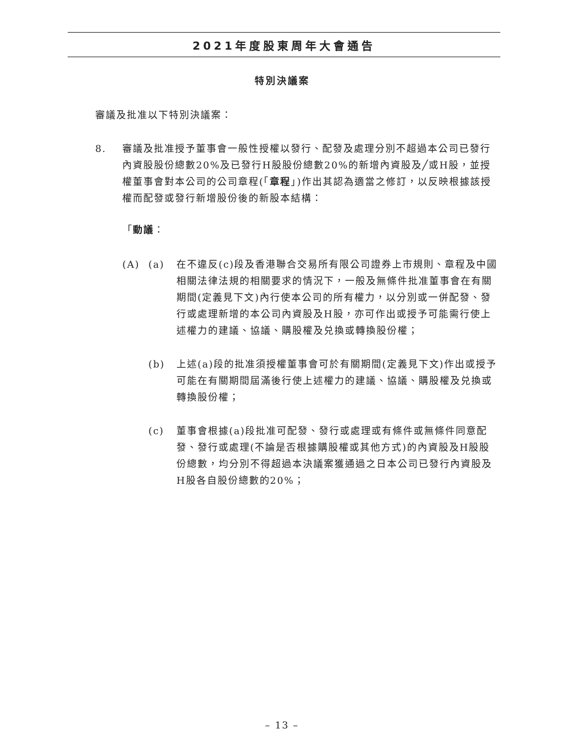2021年度股東周年大會通告
特別決議案
審議及批准以下特別決議案：
8. 審議及批准授予董事會一般性授權以發行、配發及處理分別不超過本公司已發行內資股股份總數20%及已發行H股股份總數20%的新增內資股及╱或H股，並授權董事會對本公司的公司章程(「章程」)作出其認為適當之修訂，以反映根據該授權而配發或發行新增股份後的新股本結構：
「動議：
(A) (a) 在不違反(c)段及香港聯合交易所有限公司證券上市規則、章程及中國相關法律法規的相關要求的情況下，一般及無條件批准董事會在有關期間(定義見下文)內行使本公司的所有權力，以分別或一併配發、發行或處理新增的本公司內資股及H股，亦可作出或授予可能需行使上述權力的建議、協議、購股權及兑換或轉換股份權；
(b) 上述(a)段的批准須授權董事會可於有關期間(定義見下文)作出或授予可能在有關期間屆滿後行使上述權力的建議、協議、購股權及兑換或轉換股份權；
(c) 董事會根據(a)段批准可配發、發行或處理或有條件或無條件同意配發、發行或處理(不論是否根據購股權或其他方式)的內資股及H股股份總數，均分別不得超過本決議案獲通過之日本公司已發行內資股及H股各自股份總數的20%；
– 13 –